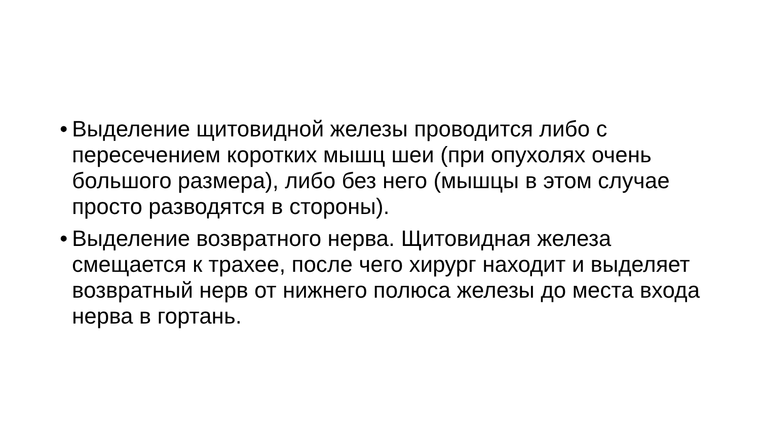• Выделение щитовидной железы проводится либо с пересечением коротких мышц шеи (при опухолях очень большого размера), либо без него (мышцы в этом случае просто разводятся в стороны).
• Выделение возвратного нерва. Щитовидная железа смещается к трахее, после чего хирург находит и выделяет возвратный нерв от нижнего полюса железы до места входа нерва в гортань.